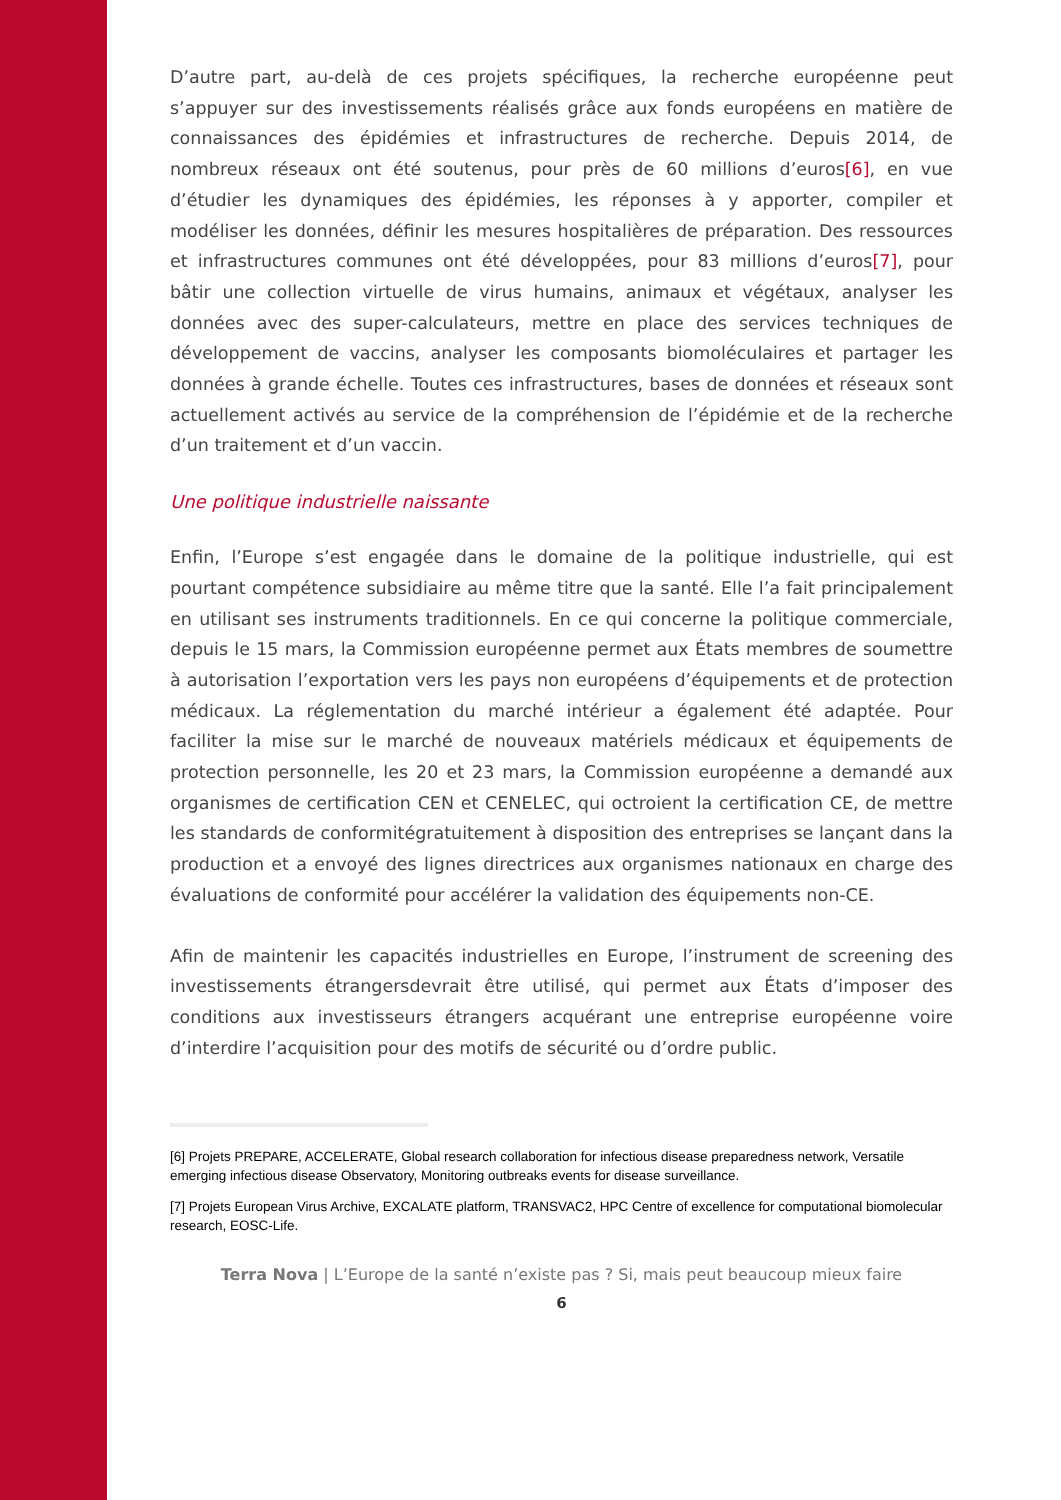D’autre part, au-delà de ces projets spécifiques, la recherche européenne peut s’appuyer sur des investissements réalisés grâce aux fonds européens en matière de connaissances des épidémies et infrastructures de recherche. Depuis 2014, de nombreux réseaux ont été soutenus, pour près de 60 millions d’euros[6], en vue d’étudier les dynamiques des épidémies, les réponses à y apporter, compiler et modéliser les données, définir les mesures hospitalières de préparation. Des ressources et infrastructures communes ont été développées, pour 83 millions d’euros[7], pour bâtir une collection virtuelle de virus humains, animaux et végétaux, analyser les données avec des super-calculateurs, mettre en place des services techniques de développement de vaccins, analyser les composants biomoléculaires et partager les données à grande échelle. Toutes ces infrastructures, bases de données et réseaux sont actuellement activés au service de la compréhension de l’épidémie et de la recherche d’un traitement et d’un vaccin.
Une politique industrielle naissante
Enfin, l’Europe s’est engagée dans le domaine de la politique industrielle, qui est pourtant compétence subsidiaire au même titre que la santé. Elle l’a fait principalement en utilisant ses instruments traditionnels. En ce qui concerne la politique commerciale, depuis le 15 mars, la Commission européenne permet aux États membres de soumettre à autorisation l’exportation vers les pays non européens d’équipements et de protection médicaux. La réglementation du marché intérieur a également été adaptée. Pour faciliter la mise sur le marché de nouveaux matériels médicaux et équipements de protection personnelle, les 20 et 23 mars, la Commission européenne a demandé aux organismes de certification CEN et CENELEC, qui octroient la certification CE, de mettre les standards de conformitégratuitement à disposition des entreprises se lançant dans la production et a envoyé des lignes directrices aux organismes nationaux en charge des évaluations de conformité pour accélérer la validation des équipements non-CE.
Afin de maintenir les capacités industrielles en Europe, l’instrument de screening des investissements étrangersdevrait être utilisé, qui permet aux États d’imposer des conditions aux investisseurs étrangers acquérant une entreprise européenne voire d’interdire l’acquisition pour des motifs de sécurité ou d’ordre public.
[6] Projets PREPARE, ACCELERATE, Global research collaboration for infectious disease preparedness network, Versatile emerging infectious disease Observatory, Monitoring outbreaks events for disease surveillance.
[7] Projets European Virus Archive, EXCALATE platform, TRANSVAC2, HPC Centre of excellence for computational biomolecular research, EOSC-Life.
Terra Nova | L’Europe de la santé n’existe pas ? Si, mais peut beaucoup mieux faire
6